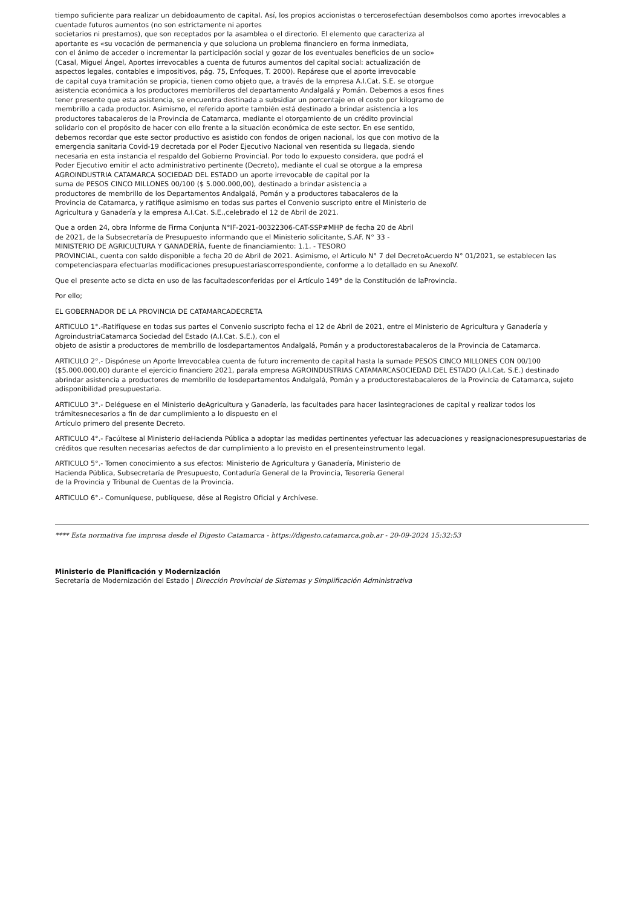tiempo suficiente para realizar un debidoaumento de capital. Así, los propios accionistas o tercerosefectúan desembolsos como aportes irrevocables a cuentade futuros aumentos (no son estrictamente ni aportes
societarios ni prestamos), que son receptados por la asamblea o el directorio. El elemento que caracteriza al
aportante es «su vocación de permanencia y que soluciona un problema financiero en forma inmediata,
con el ánimo de acceder o incrementar la participación social y gozar de los eventuales beneficios de un socio»
(Casal, Miguel Ángel, Aportes irrevocables a cuenta de futuros aumentos del capital social: actualización de
aspectos legales, contables e impositivos, pág. 75, Enfoques, T. 2000). Repárese que el aporte irrevocable
de capital cuya tramitación se propicia, tienen como objeto que, a través de la empresa A.I.Cat. S.E. se otorgue
asistencia económica a los productores membrilleros del departamento Andalgalá y Pomán. Debemos a esos fines
tener presente que esta asistencia, se encuentra destinada a subsidiar un porcentaje en el costo por kilogramo de
membrillo a cada productor. Asimismo, el referido aporte también está destinado a brindar asistencia a los
productores tabacaleros de la Provincia de Catamarca, mediante el otorgamiento de un crédito provincial
solidario con el propósito de hacer con ello frente a la situación económica de este sector. En ese sentido,
debemos recordar que este sector productivo es asistido con fondos de origen nacional, los que con motivo de la
emergencia sanitaria Covid-19 decretada por el Poder Ejecutivo Nacional ven resentida su llegada, siendo
necesaria en esta instancia el respaldo del Gobierno Provincial. Por todo lo expuesto considera, que podrá el
Poder Ejecutivo emitir el acto administrativo pertinente (Decreto), mediante el cual se otorgue a la empresa
AGROINDUSTRIA CATAMARCA SOCIEDAD DEL ESTADO un aporte irrevocable de capital por la
suma de PESOS CINCO MILLONES 00/100 ($ 5.000.000,00), destinado a brindar asistencia a
productores de membrillo de los Departamentos Andalgalá, Pomán y a productores tabacaleros de la
Provincia de Catamarca, y ratifique asimismo en todas sus partes el Convenio suscripto entre el Ministerio de
Agricultura y Ganadería y la empresa A.I.Cat. S.E.,celebrado el 12 de Abril de 2021.
Que a orden 24, obra Informe de Firma Conjunta N°IF-2021-00322306-CAT-SSP#MHP de fecha 20 de Abril
de 2021, de la Subsecretaría de Presupuesto informando que el Ministerio solicitante, S.AF. N° 33 -
MINISTERIO DE AGRICULTURA Y GANADERÍA, fuente de financiamiento: 1.1. - TESORO
PROVINCIAL, cuenta con saldo disponible a fecha 20 de Abril de 2021. Asimismo, el Articulo N° 7 del DecretoAcuerdo N° 01/2021, se establecen las competenciaspara efectuarlas modificaciones presupuestariascorrespondiente, conforme a lo detallado en su AnexoIV.
Que el presente acto se dicta en uso de las facultadesconferidas por el Artículo 149° de la Constitución de laProvincia.
Por ello;
EL GOBERNADOR DE LA PROVINCIA DE CATAMARCADECRETA
ARTICULO 1°.-Ratifíquese en todas sus partes el Convenio suscripto fecha el 12 de Abril de 2021, entre el Ministerio de Agricultura y Ganadería y AgroindustriaCatamarca Sociedad del Estado (A.I.Cat. S.E.), con el
objeto de asistir a productores de membrillo de losdepartamentos Andalgalá, Pomán y a productorestabacaleros de la Provincia de Catamarca.
ARTICULO 2°.- Dispónese un Aporte Irrevocablea cuenta de futuro incremento de capital hasta la sumade PESOS CINCO MILLONES CON 00/100 ($5.000.000,00) durante el ejercicio financiero 2021, parala empresa AGROINDUSTRIAS CATAMARCASOCIEDAD DEL ESTADO (A.I.Cat. S.E.) destinado abrindar asistencia a productores de membrillo de losdepartamentos Andalgalá, Pomán y a productorestabacaleros de la Provincia de Catamarca, sujeto adisponibilidad presupuestaria.
ARTICULO 3°.- Deléguese en el Ministerio deAgricultura y Ganadería, las facultades para hacer lasintegraciones de capital y realizar todos los trámitesnecesarios a fin de dar cumplimiento a lo dispuesto en el
Artículo primero del presente Decreto.
ARTICULO 4°.- Facúltese al Ministerio deHacienda Pública a adoptar las medidas pertinentes yefectuar las adecuaciones y reasignacionespresupuestarias de créditos que resulten necesarias aefectos de dar cumplimiento a lo previsto en el presenteinstrumento legal.
ARTICULO 5°.- Tomen conocimiento a sus efectos: Ministerio de Agricultura y Ganadería, Ministerio de
Hacienda Pública, Subsecretaría de Presupuesto, Contaduría General de la Provincia, Tesorería General
de la Provincia y Tribunal de Cuentas de la Provincia.
ARTICULO 6°.- Comuníquese, publíquese, dése al Registro Oficial y Archívese.
**** Esta normativa fue impresa desde el Digesto Catamarca - https://digesto.catamarca.gob.ar - 20-09-2024 15:32:53
Ministerio de Planificación y Modernización
Secretaría de Modernización del Estado | Dirección Provincial de Sistemas y Simplificación Administrativa